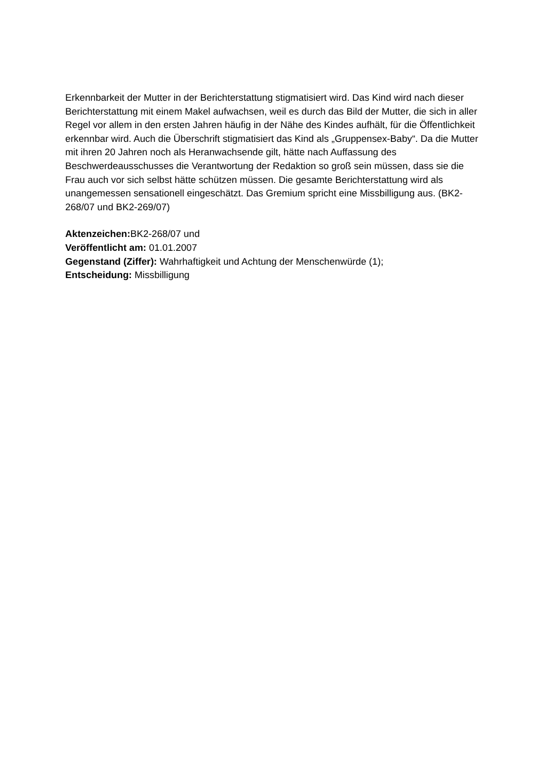Erkennbarkeit der Mutter in der Berichterstattung stigmatisiert wird. Das Kind wird nach dieser Berichterstattung mit einem Makel aufwachsen, weil es durch das Bild der Mutter, die sich in aller Regel vor allem in den ersten Jahren häufig in der Nähe des Kindes aufhält, für die Öffentlichkeit erkennbar wird. Auch die Überschrift stigmatisiert das Kind als „Gruppensex-Baby“. Da die Mutter mit ihren 20 Jahren noch als Heranwachsende gilt, hätte nach Auffassung des Beschwerdeausschusses die Verantwortung der Redaktion so groß sein müssen, dass sie die Frau auch vor sich selbst hätte schützen müssen. Die gesamte Berichterstattung wird als unangemessen sensationell eingeschätzt. Das Gremium spricht eine Missbilligung aus. (BK2-268/07 und BK2-269/07)
Aktenzeichen: BK2-268/07 und
Veröffentlicht am: 01.01.2007
Gegenstand (Ziffer): Wahrhaftigkeit und Achtung der Menschenwürde (1);
Entscheidung: Missbilligung